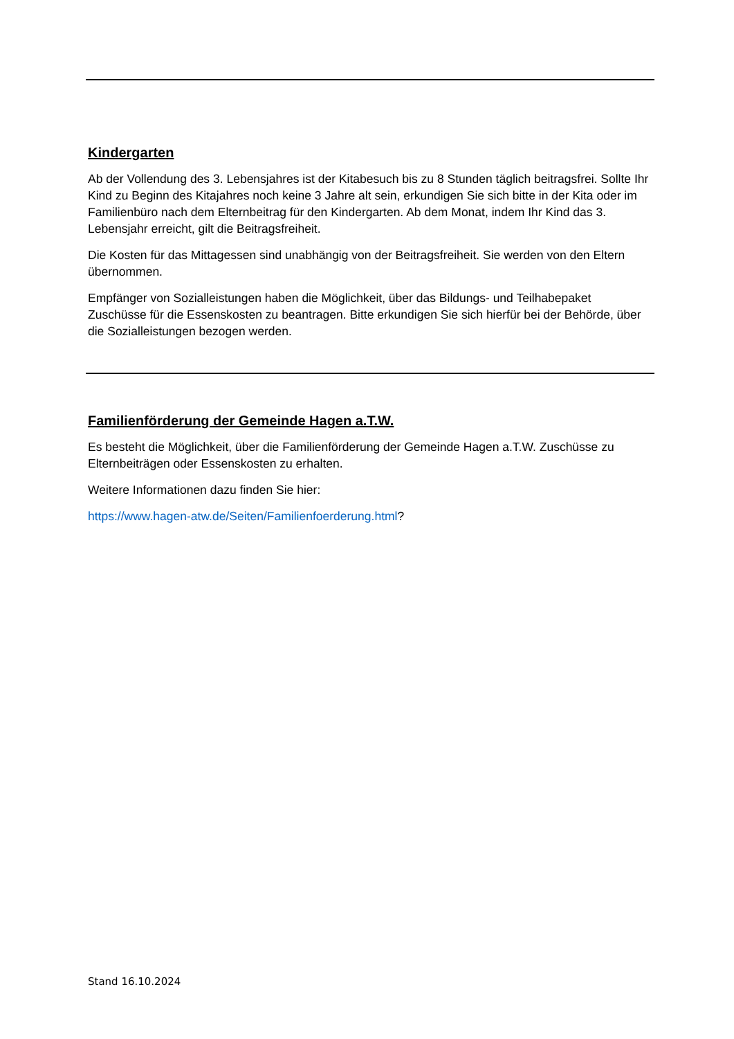Kindergarten
Ab der Vollendung des 3. Lebensjahres ist der Kitabesuch bis zu 8 Stunden täglich beitragsfrei. Sollte Ihr Kind zu Beginn des Kitajahres noch keine 3 Jahre alt sein, erkundigen Sie sich bitte in der Kita oder im Familienbüro nach dem Elternbeitrag für den Kindergarten. Ab dem Monat, indem Ihr Kind das 3. Lebensjahr erreicht, gilt die Beitragsfreiheit.
Die Kosten für das Mittagessen sind unabhängig von der Beitragsfreiheit. Sie werden von den Eltern übernommen.
Empfänger von Sozialleistungen haben die Möglichkeit, über das Bildungs- und Teilhabepaket Zuschüsse für die Essenskosten zu beantragen. Bitte erkundigen Sie sich hierfür bei der Behörde, über die Sozialleistungen bezogen werden.
Familienförderung der Gemeinde Hagen a.T.W.
Es besteht die Möglichkeit, über die Familienförderung der Gemeinde Hagen a.T.W. Zuschüsse zu Elternbeiträgen oder Essenskosten zu erhalten.
Weitere Informationen dazu finden Sie hier:
https://www.hagen-atw.de/Seiten/Familienfoerderung.html?
Stand 16.10.2024